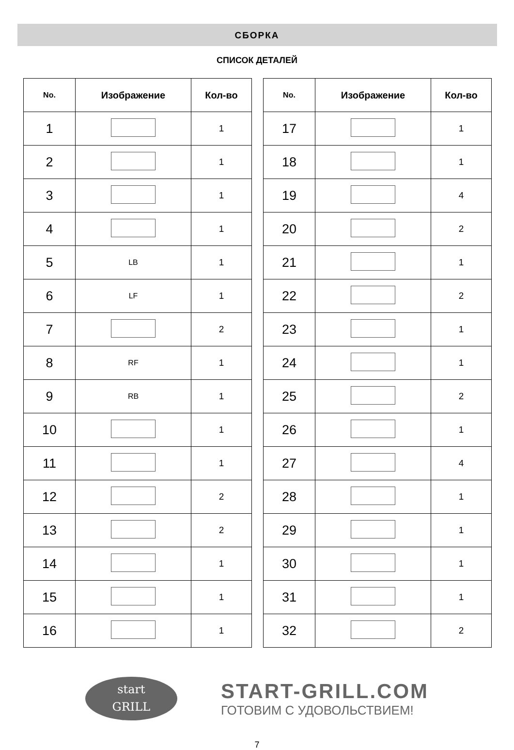СБОРКА
СПИСОК ДЕТАЛЕЙ
| No. | Изображение | Кол-во |
| --- | --- | --- |
| 1 | | 1 |
| 2 | | 1 |
| 3 | | 1 |
| 4 | | 1 |
| 5 | LB | 1 |
| 6 | LF | 1 |
| 7 | | 2 |
| 8 | RF | 1 |
| 9 | RB | 1 |
| 10 | | 1 |
| 11 | | 1 |
| 12 | | 2 |
| 13 | | 2 |
| 14 | | 1 |
| 15 | | 1 |
| 16 | | 1 |
| No. | Изображение | Кол-во |
| --- | --- | --- |
| 17 | | 1 |
| 18 | | 1 |
| 19 | | 4 |
| 20 | | 2 |
| 21 | | 1 |
| 22 | | 2 |
| 23 | | 1 |
| 24 | | 1 |
| 25 | | 2 |
| 26 | | 1 |
| 27 | | 4 |
| 28 | | 1 |
| 29 | | 1 |
| 30 | | 1 |
| 31 | | 1 |
| 32 | | 2 |
start
GRILL
START-GRILL.COM
ГОТОВИМ С УДОВОЛЬСТВИЕМ!
7